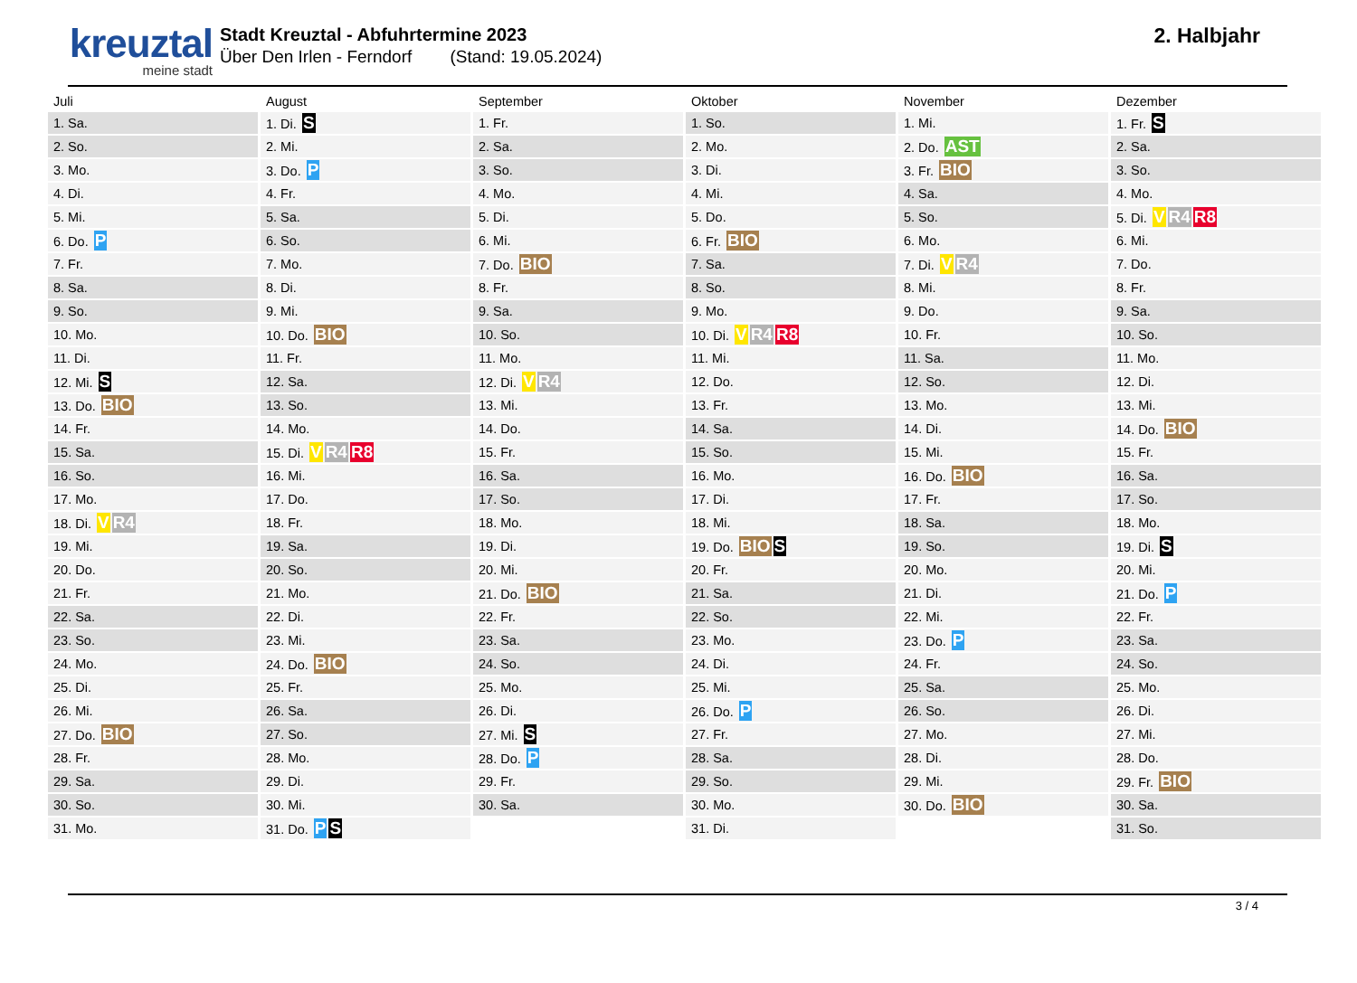kreuztal
meine stadt
Stadt Kreuztal - Abfuhrtermine 2023
Über Den Irlen - Ferndorf (Stand: 19.05.2024)
2. Halbjahr
| Juli | August | September | Oktober | November | Dezember |
| --- | --- | --- | --- | --- | --- |
| 1. Sa. | 1. Di. S | 1. Fr. | 1. So. | 1. Mi. | 1. Fr. S |
| 2. So. | 2. Mi. | 2. Sa. | 2. Mo. | 2. Do. AST | 2. Sa. |
| 3. Mo. | 3. Do. P | 3. So. | 3. Di. | 3. Fr. BIO | 3. So. |
| 4. Di. | 4. Fr. | 4. Mo. | 4. Mi. | 4. Sa. | 4. Mo. |
| 5. Mi. | 5. Sa. | 5. Di. | 5. Do. | 5. So. | 5. Di. V R4 R8 |
| 6. Do. P | 6. So. | 6. Mi. | 6. Fr. BIO | 6. Mo. | 6. Mi. |
| 7. Fr. | 7. Mo. | 7. Do. BIO | 7. Sa. | 7. Di. V R4 | 7. Do. |
| 8. Sa. | 8. Di. | 8. Fr. | 8. So. | 8. Mi. | 8. Fr. |
| 9. So. | 9. Mi. | 9. Sa. | 9. Mo. | 9. Do. | 9. Sa. |
| 10. Mo. | 10. Do. BIO | 10. So. | 10. Di. V R4 R8 | 10. Fr. | 10. So. |
| 11. Di. | 11. Fr. | 11. Mo. | 11. Mi. | 11. Sa. | 11. Mo. |
| 12. Mi. S | 12. Sa. | 12. Di. V R4 | 12. Do. | 12. So. | 12. Di. |
| 13. Do. BIO | 13. So. | 13. Mi. | 13. Fr. | 13. Mo. | 13. Mi. |
| 14. Fr. | 14. Mo. | 14. Do. | 14. Sa. | 14. Di. | 14. Do. BIO |
| 15. Sa. | 15. Di. V R4 R8 | 15. Fr. | 15. So. | 15. Mi. | 15. Fr. |
| 16. So. | 16. Mi. | 16. Sa. | 16. Mo. | 16. Do. BIO | 16. Sa. |
| 17. Mo. | 17. Do. | 17. So. | 17. Di. | 17. Fr. | 17. So. |
| 18. Di. V R4 | 18. Fr. | 18. Mo. | 18. Mi. | 18. Sa. | 18. Mo. |
| 19. Mi. | 19. Sa. | 19. Di. | 19. Do. BIO S | 19. So. | 19. Di. S |
| 20. Do. | 20. So. | 20. Mi. | 20. Fr. | 20. Mo. | 20. Mi. |
| 21. Fr. | 21. Mo. | 21. Do. BIO | 21. Sa. | 21. Di. | 21. Do. P |
| 22. Sa. | 22. Di. | 22. Fr. | 22. So. | 22. Mi. | 22. Fr. |
| 23. So. | 23. Mi. | 23. Sa. | 23. Mo. | 23. Do. P | 23. Sa. |
| 24. Mo. | 24. Do. BIO | 24. So. | 24. Di. | 24. Fr. | 24. So. |
| 25. Di. | 25. Fr. | 25. Mo. | 25. Mi. | 25. Sa. | 25. Mo. |
| 26. Mi. | 26. Sa. | 26. Di. | 26. Do. P | 26. So. | 26. Di. |
| 27. Do. BIO | 27. So. | 27. Mi. S | 27. Fr. | 27. Mo. | 27. Mi. |
| 28. Fr. | 28. Mo. | 28. Do. P | 28. Sa. | 28. Di. | 28. Do. |
| 29. Sa. | 29. Di. | 29. Fr. | 29. So. | 29. Mi. | 29. Fr. BIO |
| 30. So. | 30. Mi. | 30. Sa. | 30. Mo. | 30. Do. BIO | 30. Sa. |
| 31. Mo. | 31. Do. P S | | 31. Di. | | 31. So. |
3 / 4